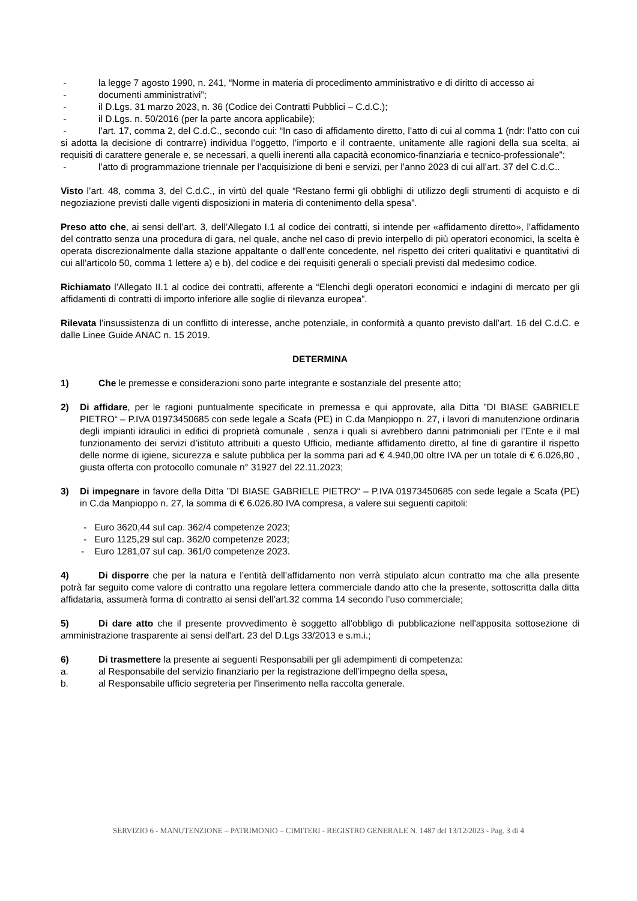- la legge 7 agosto 1990, n. 241, “Norme in materia di procedimento amministrativo e di diritto di accesso ai
- documenti amministrativi”;
- il D.Lgs. 31 marzo 2023, n. 36 (Codice dei Contratti Pubblici – C.d.C.);
- il D.Lgs. n. 50/2016 (per la parte ancora applicabile);
- l’art. 17, comma 2, del C.d.C., secondo cui: “In caso di affidamento diretto, l’atto di cui al comma 1 (ndr: l’atto con cui si adotta la decisione di contrarre) individua l’oggetto, l’importo e il contraente, unitamente alle ragioni della sua scelta, ai requisiti di carattere generale e, se necessari, a quelli inerenti alla capacità economico-finanziaria e tecnico-professionale”;
- l’atto di programmazione triennale per l’acquisizione di beni e servizi, per l’anno 2023 di cui all’art. 37 del C.d.C..
Visto l’art. 48, comma 3, del C.d.C., in virtù del quale “Restano fermi gli obblighi di utilizzo degli strumenti di acquisto e di negoziazione previsti dalle vigenti disposizioni in materia di contenimento della spesa”.
Preso atto che, ai sensi dell’art. 3, dell’Allegato I.1 al codice dei contratti, si intende per «affidamento diretto», l’affidamento del contratto senza una procedura di gara, nel quale, anche nel caso di previo interpello di più operatori economici, la scelta è operata discrezionalmente dalla stazione appaltante o dall’ente concedente, nel rispetto dei criteri qualitativi e quantitativi di cui all’articolo 50, comma 1 lettere a) e b), del codice e dei requisiti generali o speciali previsti dal medesimo codice.
Richiamato l’Allegato II.1 al codice dei contratti, afferente a “Elenchi degli operatori economici e indagini di mercato per gli affidamenti di contratti di importo inferiore alle soglie di rilevanza europea”.
Rilevata l’insussistenza di un conflitto di interesse, anche potenziale, in conformità a quanto previsto dall’art. 16 del C.d.C. e dalle Linee Guide ANAC n. 15 2019.
DETERMINA
1) Che le premesse e considerazioni sono parte integrante e sostanziale del presente atto;
2) Di affidare, per le ragioni puntualmente specificate in premessa e qui approvate, alla Ditta ”DI BIASE GABRIELE PIETRO“ – P.IVA 01973450685 con sede legale a Scafa (PE) in C.da Manpioppo n. 27, i lavori di manutenzione ordinaria degli impianti idraulici in edifici di proprietà comunale , senza i quali si avrebbero danni patrimoniali per l’Ente e il mal funzionamento dei servizi d’istituto attribuiti a questo Ufficio, mediante affidamento diretto, al fine di garantire il rispetto delle norme di igiene, sicurezza e salute pubblica per la somma pari ad € 4.940,00 oltre IVA per un totale di € 6.026,80 , giusta offerta con protocollo comunale n° 31927 del 22.11.2023;
3) Di impegnare in favore della Ditta ”DI BIASE GABRIELE PIETRO“ – P.IVA 01973450685 con sede legale a Scafa (PE) in C.da Manpioppo n. 27, la somma di € 6.026.80 IVA compresa, a valere sui seguenti capitoli:
- Euro 3620,44 sul cap. 362/4 competenze 2023;
- Euro 1125,29 sul cap. 362/0 competenze 2023;
- Euro 1281,07 sul cap. 361/0 competenze 2023.
4) Di disporre che per la natura e l’entità dell’affidamento non verrà stipulato alcun contratto ma che alla presente potrà far seguito come valore di contratto una regolare lettera commerciale dando atto che la presente, sottoscritta dalla ditta affidataria, assumerà forma di contratto ai sensi dell’art.32 comma 14 secondo l’uso commerciale;
5) Di dare atto che il presente provvedimento è soggetto all'obbligo di pubblicazione nell'apposita sottosezione di amministrazione trasparente ai sensi dell'art. 23 del D.Lgs 33/2013 e s.m.i.;
6) Di trasmettere la presente ai seguenti Responsabili per gli adempimenti di competenza:
a. al Responsabile del servizio finanziario per la registrazione dell’impegno della spesa,
b. al Responsabile ufficio segreteria per l'inserimento nella raccolta generale.
SERVIZIO 6 - MANUTENZIONE – PATRIMONIO – CIMITERI - REGISTRO GENERALE N. 1487 del 13/12/2023 - Pag. 3 di 4